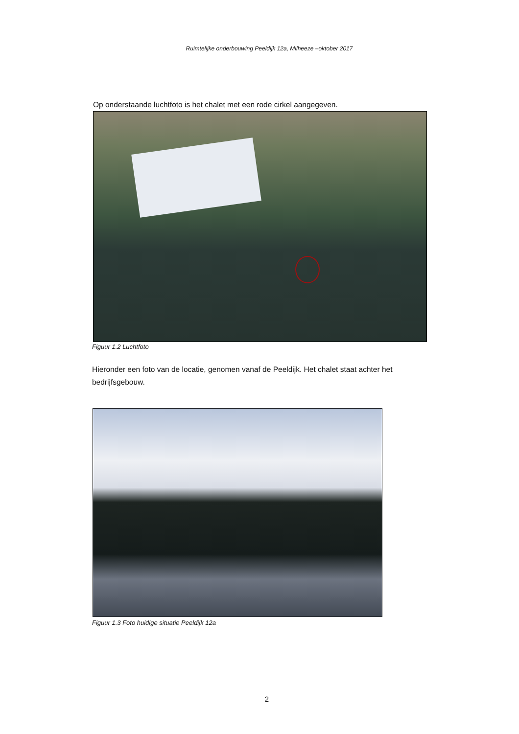Ruimtelijke onderbouwing Peeldijk 12a, Milheeze –oktober 2017
Op onderstaande luchtfoto is het chalet met een rode cirkel aangegeven.
Figuur 1.2 Luchtfoto
Hieronder een foto van de locatie, genomen vanaf de Peeldijk. Het chalet staat achter het bedrijfsgebouw.
Figuur 1.3 Foto huidige situatie Peeldijk 12a
2